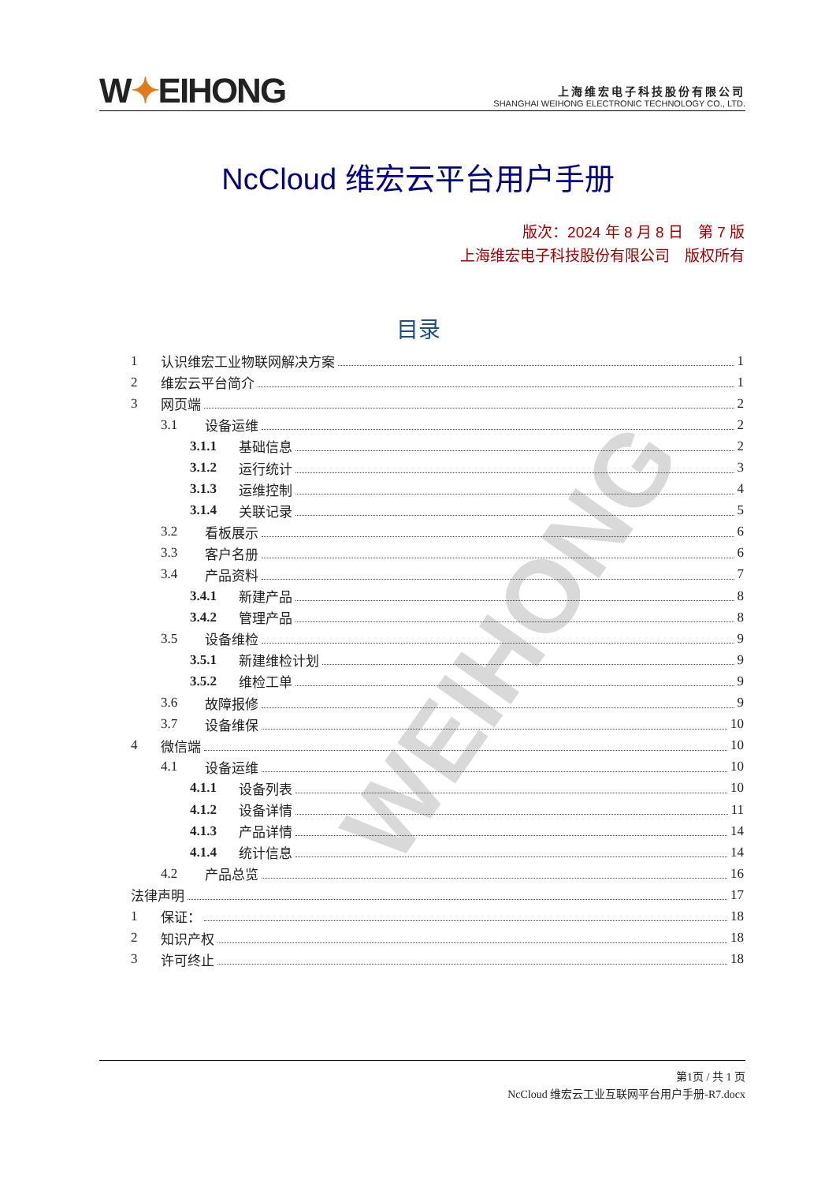W✦EIHONG
上海维宏电子科技股份有限公司
SHANGHAI WEIHONG ELECTRONIC TECHNOLOGY CO., LTD.
NcCloud 维宏云平台用户手册
版次：2024 年 8 月 8 日　第 7 版
上海维宏电子科技股份有限公司　版权所有
目录
WEIHONG
1 认识维宏工业物联网解决方案 1
2 维宏云平台简介 1
3 网页端 2
3.1 设备运维 2
3.1.1 基础信息 2
3.1.2 运行统计 3
3.1.3 运维控制 4
3.1.4 关联记录 5
3.2 看板展示 6
3.3 客户名册 6
3.4 产品资料 7
3.4.1 新建产品 8
3.4.2 管理产品 8
3.5 设备维检 9
3.5.1 新建维检计划 9
3.5.2 维检工单 9
3.6 故障报修 9
3.7 设备维保 10
4 微信端 10
4.1 设备运维 10
4.1.1 设备列表 10
4.1.2 设备详情 11
4.1.3 产品详情 14
4.1.4 统计信息 14
4.2 产品总览 16
法律声明 17
1 保证： 18
2 知识产权 18
3 许可终止 18
第1页 / 共 1 页
NcCloud 维宏云工业互联网平台用户手册-R7.docx